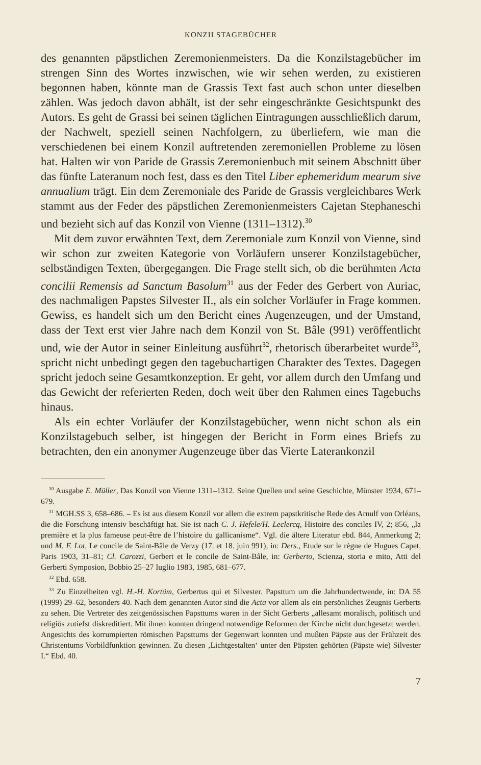KONZILSTAGEBÜCHER
des genannten päpstlichen Zeremonienmeisters. Da die Konzilstagebücher im strengen Sinn des Wortes inzwischen, wie wir sehen werden, zu existieren begonnen haben, könnte man de Grassis Text fast auch schon unter dieselben zählen. Was jedoch davon abhält, ist der sehr eingeschränkte Gesichtspunkt des Autors. Es geht de Grassi bei seinen täglichen Eintragungen ausschließlich darum, der Nachwelt, speziell seinen Nachfolgern, zu überliefern, wie man die verschiedenen bei einem Konzil auftretenden zeremoniellen Probleme zu lösen hat. Halten wir von Paride de Grassis Zeremonienbuch mit seinem Abschnitt über das fünfte Lateranum noch fest, dass es den Titel Liber ephemeridum mearum sive annualium trägt. Ein dem Zeremoniale des Paride de Grassis vergleichbares Werk stammt aus der Feder des päpstlichen Zeremonienmeisters Cajetan Stephaneschi und bezieht sich auf das Konzil von Vienne (1311–1312).<sup>30</sup>
Mit dem zuvor erwähnten Text, dem Zeremoniale zum Konzil von Vienne, sind wir schon zur zweiten Kategorie von Vorläufern unserer Konzilstagebücher, selbständigen Texten, übergegangen. Die Frage stellt sich, ob die berühmten Acta concilii Remensis ad Sanctum Basolum<sup>31</sup> aus der Feder des Gerbert von Auriac, des nachmaligen Papstes Silvester II., als ein solcher Vorläufer in Frage kommen. Gewiss, es handelt sich um den Bericht eines Augenzeugen, und der Umstand, dass der Text erst vier Jahre nach dem Konzil von St. Bâle (991) veröffentlicht und, wie der Autor in seiner Einleitung ausführt<sup>32</sup>, rhetorisch überarbeitet wurde<sup>33</sup>, spricht nicht unbedingt gegen den tagebuchartigen Charakter des Textes. Dagegen spricht jedoch seine Gesamtkonzeption. Er geht, vor allem durch den Umfang und das Gewicht der referierten Reden, doch weit über den Rahmen eines Tagebuchs hinaus.
Als ein echter Vorläufer der Konzilstagebücher, wenn nicht schon als ein Konzilstagebuch selber, ist hingegen der Bericht in Form eines Briefs zu betrachten, den ein anonymer Augenzeuge über das Vierte Laterankonzil
<sup>30</sup> Ausgabe E. Müller, Das Konzil von Vienne 1311–1312. Seine Quellen und seine Geschichte, Münster 1934, 671–679.
<sup>31</sup> MGH.SS 3, 658–686. – Es ist aus diesem Konzil vor allem die extrem papstkritische Rede des Arnulf von Orléans, die die Forschung intensiv beschäftigt hat. Sie ist nach C. J. Hefele/H. Leclercq, Histoire des conciles IV, 2; 856, „la première et la plus fameuse peut-être de l’histoire du gallicanisme“. Vgl. die ältere Literatur ebd. 844, Anmerkung 2; und M. F. Lot, Le concile de Saint-Bâle de Verzy (17. et 18. juin 991), in: Ders., Etude sur le règne de Hugues Capet, Paris 1903, 31–81; Cl. Carozzi, Gerbert et le concile de Saint-Bâle, in: Gerberto, Scienza, storia e mito, Atti del Gerberti Symposion, Bobbio 25–27 Iuglio 1983, 1985, 681–677.
<sup>32</sup> Ebd. 658.
<sup>33</sup> Zu Einzelheiten vgl. H.-H. Kortüm, Gerbertus qui et Silvester. Papsttum um die Jahrhundertwende, in: DA 55 (1999) 29–62, besonders 40. Nach dem genannten Autor sind die Acta vor allem als ein persönliches Zeugnis Gerberts zu sehen. Die Vertreter des zeitgenössischen Papsttums waren in der Sicht Gerberts „allesamt moralisch, politisch und religiös zutiefst diskreditiert. Mit ihnen konnten dringend notwendige Reformen der Kirche nicht durchgesetzt werden. Angesichts des korrumpierten römischen Papsttums der Gegenwart konnten und mußten Päpste aus der Frühzeit des Christentums Vorbildfunktion gewinnen. Zu diesen ‚Lichtgestalten‘ unter den Päpsten gehörten (Päpste wie) Silvester I.“ Ebd. 40.
7